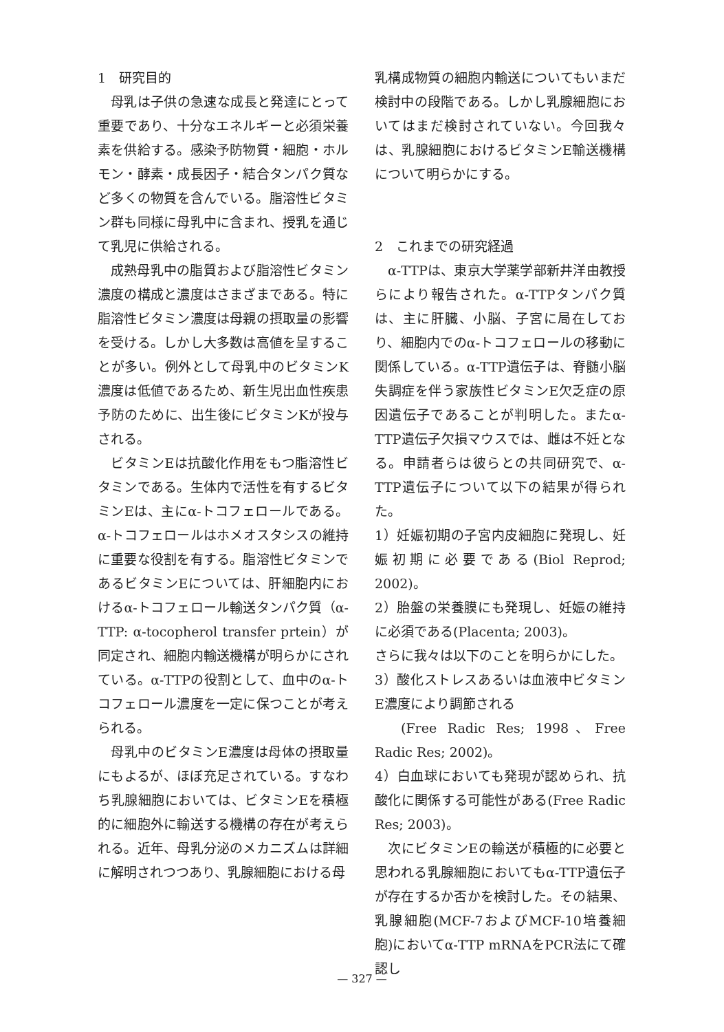1　研究目的
母乳は子供の急速な成長と発達にとって重要であり、十分なエネルギーと必須栄養素を供給する。感染予防物質・細胞・ホルモン・酵素・成長因子・結合タンパク質など多くの物質を含んでいる。脂溶性ビタミン群も同様に母乳中に含まれ、授乳を通じて乳児に供給される。
成熟母乳中の脂質および脂溶性ビタミン濃度の構成と濃度はさまざまである。特に脂溶性ビタミン濃度は母親の摂取量の影響を受ける。しかし大多数は高値を呈することが多い。例外として母乳中のビタミンK濃度は低値であるため、新生児出血性疾患予防のために、出生後にビタミンKが投与される。
ビタミンEは抗酸化作用をもつ脂溶性ビタミンである。生体内で活性を有するビタミンEは、主にα-トコフェロールである。α-トコフェロールはホメオスタシスの維持に重要な役割を有する。脂溶性ビタミンであるビタミンEについては、肝細胞内におけるα-トコフェロール輸送タンパク質（α-TTP: α-tocopherol transfer prtein）が同定され、細胞内輸送機構が明らかにされている。α-TTPの役割として、血中のα-トコフェロール濃度を一定に保つことが考えられる。
母乳中のビタミンE濃度は母体の摂取量にもよるが、ほぼ充足されている。すなわち乳腺細胞においては、ビタミンEを積極的に細胞外に輸送する機構の存在が考えられる。近年、母乳分泌のメカニズムは詳細に解明されつつあり、乳腺細胞における母
乳構成物質の細胞内輸送についてもいまだ検討中の段階である。しかし乳腺細胞においてはまだ検討されていない。今回我々は、乳腺細胞におけるビタミンE輸送機構について明らかにする。
2　これまでの研究経過
α-TTPは、東京大学薬学部新井洋由教授らにより報告された。α-TTPタンパク質は、主に肝臓、小脳、子宮に局在しており、細胞内でのα-トコフェロールの移動に関係している。α-TTP遺伝子は、脊髄小脳失調症を伴う家族性ビタミンE欠乏症の原因遺伝子であることが判明した。またα-TTP遺伝子欠損マウスでは、雌は不妊となる。申請者らは彼らとの共同研究で、α-TTP遺伝子について以下の結果が得られた。
1）妊娠初期の子宮内皮細胞に発現し、妊娠初期に必要である(Biol Reprod; 2002)。
2）胎盤の栄養膜にも発現し、妊娠の維持に必須である(Placenta; 2003)。
さらに我々は以下のことを明らかにした。
3）酸化ストレスあるいは血液中ビタミンE濃度により調節される
(Free Radic Res; 1998、Free Radic Res; 2002)。
4）白血球においても発現が認められ、抗酸化に関係する可能性がある(Free Radic Res; 2003)。
次にビタミンEの輸送が積極的に必要と思われる乳腺細胞においてもα-TTP遺伝子が存在するか否かを検討した。その結果、乳腺細胞(MCF-7およびMCF-10培養細胞)においてα-TTP mRNAをPCR法にて確認し
— 327 —